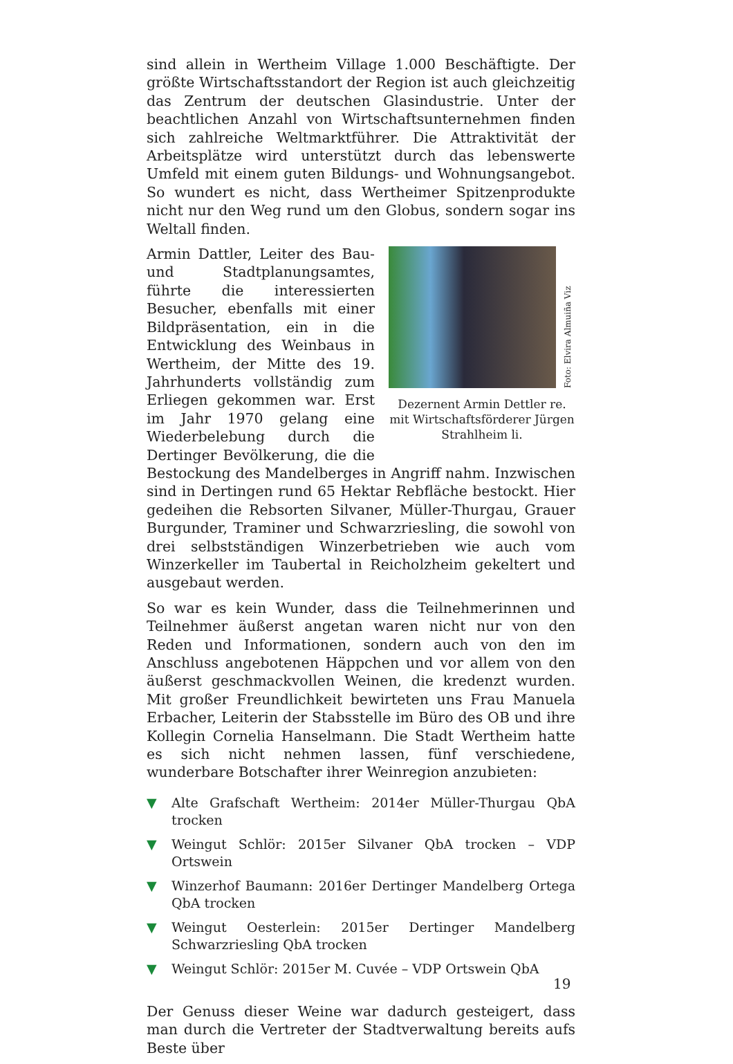sind allein in Wertheim Village 1.000 Beschäftigte. Der größte Wirtschaftsstandort der Region ist auch gleichzeitig das Zentrum der deutschen Glasindustrie. Unter der beachtlichen Anzahl von Wirtschaftsunternehmen finden sich zahlreiche Weltmarktführer. Die Attraktivität der Arbeitsplätze wird unterstützt durch das lebenswerte Umfeld mit einem guten Bildungs- und Wohnungsangebot. So wundert es nicht, dass Wertheimer Spitzenprodukte nicht nur den Weg rund um den Globus, sondern sogar ins Weltall finden.
Foto: Elvira Almuiña Viz
Dezernent Armin Dettler re. mit Wirtschaftsförderer Jürgen Strahlheim li.
Armin Dattler, Leiter des Bau- und Stadtplanungsamtes, führte die interessierten Besucher, ebenfalls mit einer Bildpräsentation, ein in die Entwicklung des Weinbaus in Wertheim, der Mitte des 19. Jahrhunderts vollständig zum Erliegen gekommen war. Erst im Jahr 1970 gelang eine Wiederbelebung durch die Dertinger Bevölkerung, die die Bestockung des Mandelberges in Angriff nahm. Inzwischen sind in Dertingen rund 65 Hektar Rebfläche bestockt. Hier gedeihen die Rebsorten Silvaner, Müller-Thurgau, Grauer Burgunder, Traminer und Schwarzriesling, die sowohl von drei selbstständigen Winzerbetrieben wie auch vom Winzerkeller im Taubertal in Reicholzheim gekeltert und ausgebaut werden.
So war es kein Wunder, dass die Teilnehmerinnen und Teilnehmer äußerst angetan waren nicht nur von den Reden und Informationen, sondern auch von den im Anschluss angebotenen Häppchen und vor allem von den äußerst geschmackvollen Weinen, die kredenzt wurden. Mit großer Freundlichkeit bewirteten uns Frau Manuela Erbacher, Leiterin der Stabsstelle im Büro des OB und ihre Kollegin Cornelia Hanselmann. Die Stadt Wertheim hatte es sich nicht nehmen lassen, fünf verschiedene, wunderbare Botschafter ihrer Weinregion anzubieten:
▼ Alte Grafschaft Wertheim: 2014er Müller-Thurgau QbA trocken
▼ Weingut Schlör: 2015er Silvaner QbA trocken – VDP Ortswein
▼ Winzerhof Baumann: 2016er Dertinger Mandelberg Ortega QbA trocken
▼ Weingut Oesterlein: 2015er Dertinger Mandelberg Schwarzriesling QbA trocken
▼ Weingut Schlör: 2015er M. Cuvée – VDP Ortswein QbA
Der Genuss dieser Weine war dadurch gesteigert, dass man durch die Vertreter der Stadtverwaltung bereits aufs Beste über
19